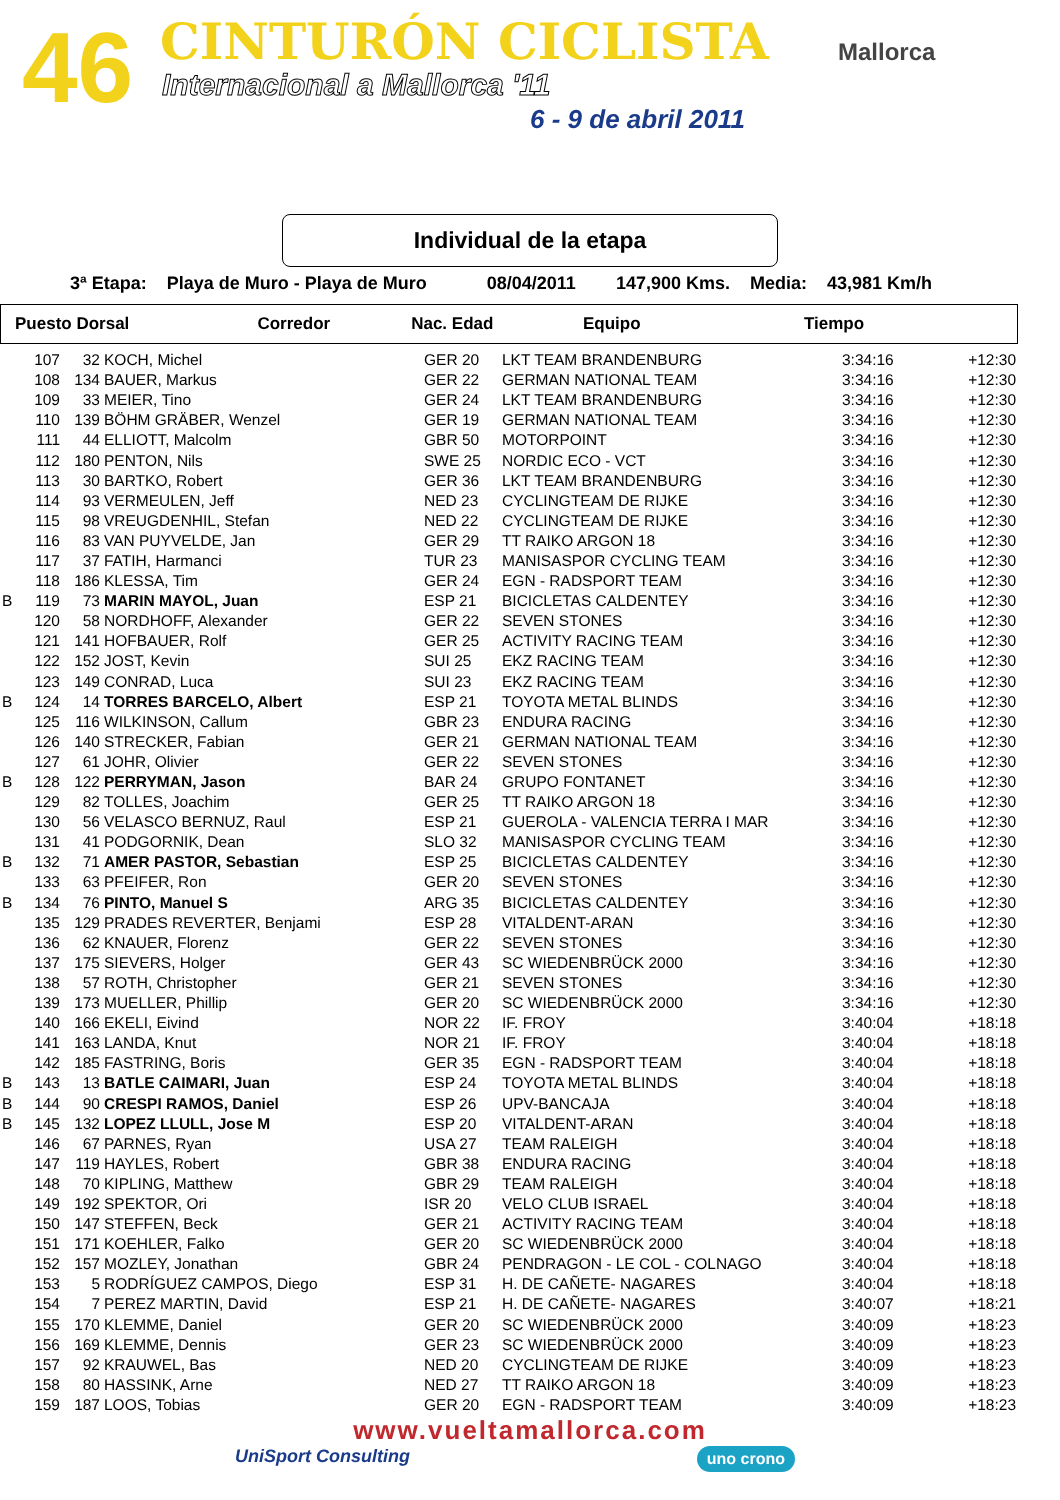46 CINTURÓN CICLISTA
Internacional a Mallorca '11
6 - 9 de abril 2011
Mallorca
Individual de la etapa
3ª Etapa: Playa de Muro - Playa de Muro 08/04/2011 147,900 Kms. Media: 43,981 Km/h
| Puesto Dorsal | Corredor | Nac. Edad | Equipo | Tiempo |
| --- | --- | --- | --- | --- |
| | 107 | 32 | KOCH, Michel | GER 20 | LKT TEAM BRANDENBURG | 3:34:16 | +12:30 |
| | 108 | 134 | BAUER, Markus | GER 22 | GERMAN NATIONAL TEAM | 3:34:16 | +12:30 |
| | 109 | 33 | MEIER, Tino | GER 24 | LKT TEAM BRANDENBURG | 3:34:16 | +12:30 |
| | 110 | 139 | BÖHM GRÄBER, Wenzel | GER 19 | GERMAN NATIONAL TEAM | 3:34:16 | +12:30 |
| | 111 | 44 | ELLIOTT, Malcolm | GBR 50 | MOTORPOINT | 3:34:16 | +12:30 |
| | 112 | 180 | PENTON, Nils | SWE 25 | NORDIC ECO - VCT | 3:34:16 | +12:30 |
| | 113 | 30 | BARTKO, Robert | GER 36 | LKT TEAM BRANDENBURG | 3:34:16 | +12:30 |
| | 114 | 93 | VERMEULEN, Jeff | NED 23 | CYCLINGTEAM DE RIJKE | 3:34:16 | +12:30 |
| | 115 | 98 | VREUGDENHIL, Stefan | NED 22 | CYCLINGTEAM DE RIJKE | 3:34:16 | +12:30 |
| | 116 | 83 | VAN PUYVELDE, Jan | GER 29 | TT RAIKO ARGON 18 | 3:34:16 | +12:30 |
| | 117 | 37 | FATIH, Harmanci | TUR 23 | MANISASPOR CYCLING TEAM | 3:34:16 | +12:30 |
| | 118 | 186 | KLESSA, Tim | GER 24 | EGN - RADSPORT TEAM | 3:34:16 | +12:30 |
| B | 119 | 73 | MARIN MAYOL, Juan | ESP 21 | BICICLETAS CALDENTEY | 3:34:16 | +12:30 |
| | 120 | 58 | NORDHOFF, Alexander | GER 22 | SEVEN STONES | 3:34:16 | +12:30 |
| | 121 | 141 | HOFBAUER, Rolf | GER 25 | ACTIVITY RACING TEAM | 3:34:16 | +12:30 |
| | 122 | 152 | JOST, Kevin | SUI 25 | EKZ RACING TEAM | 3:34:16 | +12:30 |
| | 123 | 149 | CONRAD, Luca | SUI 23 | EKZ RACING TEAM | 3:34:16 | +12:30 |
| B | 124 | 14 | TORRES BARCELO, Albert | ESP 21 | TOYOTA METAL BLINDS | 3:34:16 | +12:30 |
| | 125 | 116 | WILKINSON, Callum | GBR 23 | ENDURA RACING | 3:34:16 | +12:30 |
| | 126 | 140 | STRECKER, Fabian | GER 21 | GERMAN NATIONAL TEAM | 3:34:16 | +12:30 |
| | 127 | 61 | JOHR, Olivier | GER 22 | SEVEN STONES | 3:34:16 | +12:30 |
| B | 128 | 122 | PERRYMAN, Jason | BAR 24 | GRUPO FONTANET | 3:34:16 | +12:30 |
| | 129 | 82 | TOLLES, Joachim | GER 25 | TT RAIKO ARGON 18 | 3:34:16 | +12:30 |
| | 130 | 56 | VELASCO BERNUZ, Raul | ESP 21 | GUEROLA - VALENCIA TERRA I MAR | 3:34:16 | +12:30 |
| | 131 | 41 | PODGORNIK, Dean | SLO 32 | MANISASPOR CYCLING TEAM | 3:34:16 | +12:30 |
| B | 132 | 71 | AMER PASTOR, Sebastian | ESP 25 | BICICLETAS CALDENTEY | 3:34:16 | +12:30 |
| | 133 | 63 | PFEIFER, Ron | GER 20 | SEVEN STONES | 3:34:16 | +12:30 |
| B | 134 | 76 | PINTO, Manuel S | ARG 35 | BICICLETAS CALDENTEY | 3:34:16 | +12:30 |
| | 135 | 129 | PRADES REVERTER, Benjami | ESP 28 | VITALDENT-ARAN | 3:34:16 | +12:30 |
| | 136 | 62 | KNAUER, Florenz | GER 22 | SEVEN STONES | 3:34:16 | +12:30 |
| | 137 | 175 | SIEVERS, Holger | GER 43 | SC WIEDENBRÜCK 2000 | 3:34:16 | +12:30 |
| | 138 | 57 | ROTH, Christopher | GER 21 | SEVEN STONES | 3:34:16 | +12:30 |
| | 139 | 173 | MUELLER, Phillip | GER 20 | SC WIEDENBRÜCK 2000 | 3:34:16 | +12:30 |
| | 140 | 166 | EKELI, Eivind | NOR 22 | IF. FROY | 3:40:04 | +18:18 |
| | 141 | 163 | LANDA, Knut | NOR 21 | IF. FROY | 3:40:04 | +18:18 |
| | 142 | 185 | FASTRING, Boris | GER 35 | EGN - RADSPORT TEAM | 3:40:04 | +18:18 |
| B | 143 | 13 | BATLE CAIMARI, Juan | ESP 24 | TOYOTA METAL BLINDS | 3:40:04 | +18:18 |
| B | 144 | 90 | CRESPI RAMOS, Daniel | ESP 26 | UPV-BANCAJA | 3:40:04 | +18:18 |
| B | 145 | 132 | LOPEZ LLULL, Jose M | ESP 20 | VITALDENT-ARAN | 3:40:04 | +18:18 |
| | 146 | 67 | PARNES, Ryan | USA 27 | TEAM RALEIGH | 3:40:04 | +18:18 |
| | 147 | 119 | HAYLES, Robert | GBR 38 | ENDURA RACING | 3:40:04 | +18:18 |
| | 148 | 70 | KIPLING, Matthew | GBR 29 | TEAM RALEIGH | 3:40:04 | +18:18 |
| | 149 | 192 | SPEKTOR, Ori | ISR 20 | VELO CLUB ISRAEL | 3:40:04 | +18:18 |
| | 150 | 147 | STEFFEN, Beck | GER 21 | ACTIVITY RACING TEAM | 3:40:04 | +18:18 |
| | 151 | 171 | KOEHLER, Falko | GER 20 | SC WIEDENBRÜCK 2000 | 3:40:04 | +18:18 |
| | 152 | 157 | MOZLEY, Jonathan | GBR 24 | PENDRAGON - LE COL - COLNAGO | 3:40:04 | +18:18 |
| | 153 | 5 | RODRÍGUEZ CAMPOS, Diego | ESP 31 | H. DE CAÑETE- NAGARES | 3:40:04 | +18:18 |
| | 154 | 7 | PEREZ MARTIN, David | ESP 21 | H. DE CAÑETE- NAGARES | 3:40:07 | +18:21 |
| | 155 | 170 | KLEMME, Daniel | GER 20 | SC WIEDENBRÜCK 2000 | 3:40:09 | +18:23 |
| | 156 | 169 | KLEMME, Dennis | GER 23 | SC WIEDENBRÜCK 2000 | 3:40:09 | +18:23 |
| | 157 | 92 | KRAUWEL, Bas | NED 20 | CYCLINGTEAM DE RIJKE | 3:40:09 | +18:23 |
| | 158 | 80 | HASSINK, Arne | NED 27 | TT RAIKO ARGON 18 | 3:40:09 | +18:23 |
| | 159 | 187 | LOOS, Tobias | GER 20 | EGN - RADSPORT TEAM | 3:40:09 | +18:23 |
www.vueltamallorca.com
UniSport Consulting uno crono